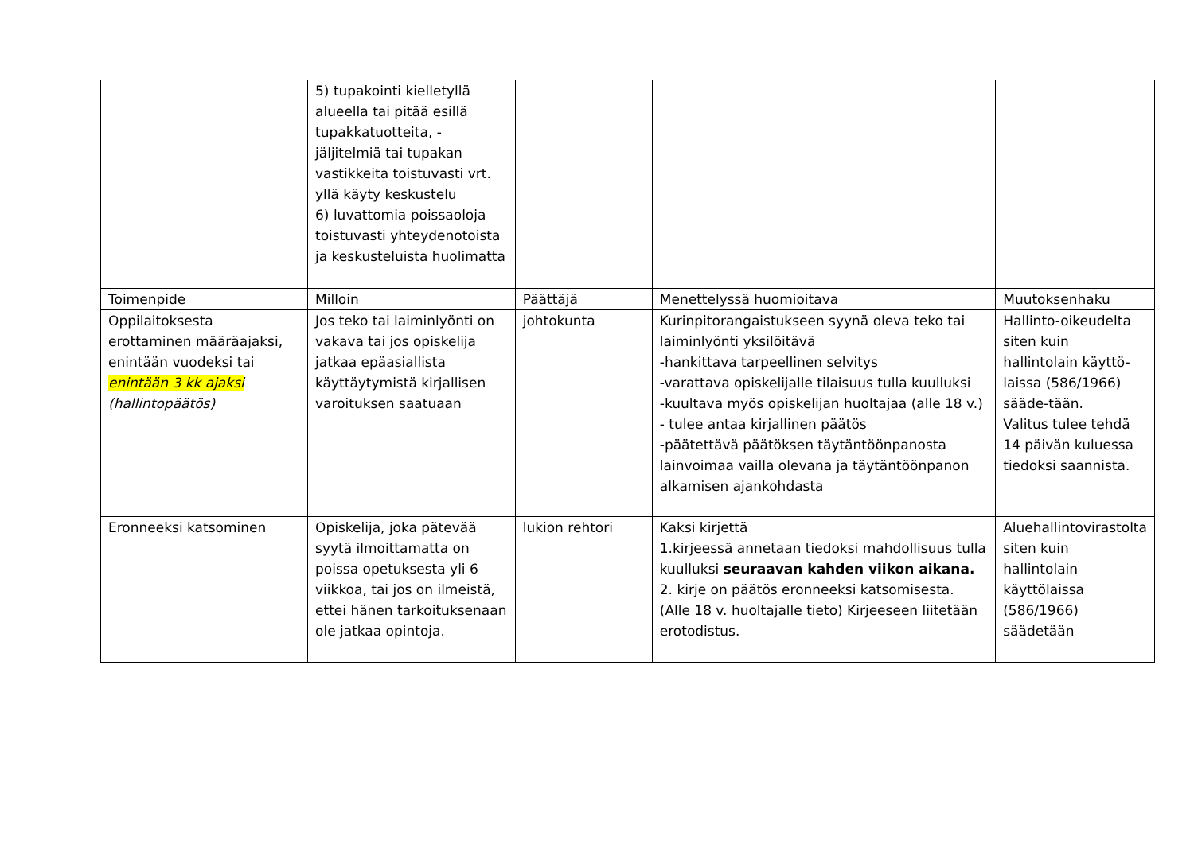| | 5) tupakointi kielletyllä alueella tai pitää esillä tupakkatuotteita, -jäljitelmiä tai tupakan vastikkeita toistuvasti vrt. yllä käyty keskustelu 6) luvattomia poissaoloja toistuvasti yhteydenotoista ja keskusteluista huolimatta | | | |
| Toimenpide | Milloin | Päättäjä | Menettelyssä huomioitava | Muutoksenhaku |
| Oppilaitoksesta erottaminen määräajaksi, enintään vuodeksi tai enintään 3 kk ajaksi (hallintopäätös) | Jos teko tai laiminlyönti on vakava tai jos opiskelija jatkaa epäasiallista käyttäytymistä kirjallisen varoituksen saatuaan | johtokunta | Kurinpitorangaistukseen syynä oleva teko tai laiminlyönti yksilöitävä -hankittava tarpeellinen selvitys -varattava opiskelijalle tilaisuus tulla kuulluksi -kuultava myös opiskelijan huoltajaa (alle 18 v.) - tulee antaa kirjallinen päätös -päätettävä päätöksen täytäntöönpanosta lainvoimaa vailla olevana ja täytäntöönpanon alkamisen ajankohdasta | Hallinto-oikeudelta siten kuin hallintolain käyttö-laissa (586/1966) sääde-tään. Valitus tulee tehdä 14 päivän kuluessa tiedoksi saannista. |
| Eronneeksi katsominen | Opiskelija, joka pätevää syytä ilmoittamatta on poissa opetuksesta yli 6 viikkoa, tai jos on ilmeistä, ettei hänen tarkoituksenaan ole jatkaa opintoja. | lukion rehtori | Kaksi kirjettä 1.kirjeessä annetaan tiedoksi mahdollisuus tulla kuulluksi seuraavan kahden viikon aikana. 2. kirje on päätös eronneeksi katsomisesta. (Alle 18 v. huoltajalle tieto) Kirjeeseen liitetään erotodistus. | Aluehallintovirastolta siten kuin hallintolain käyttölaissa (586/1966) säädetään |